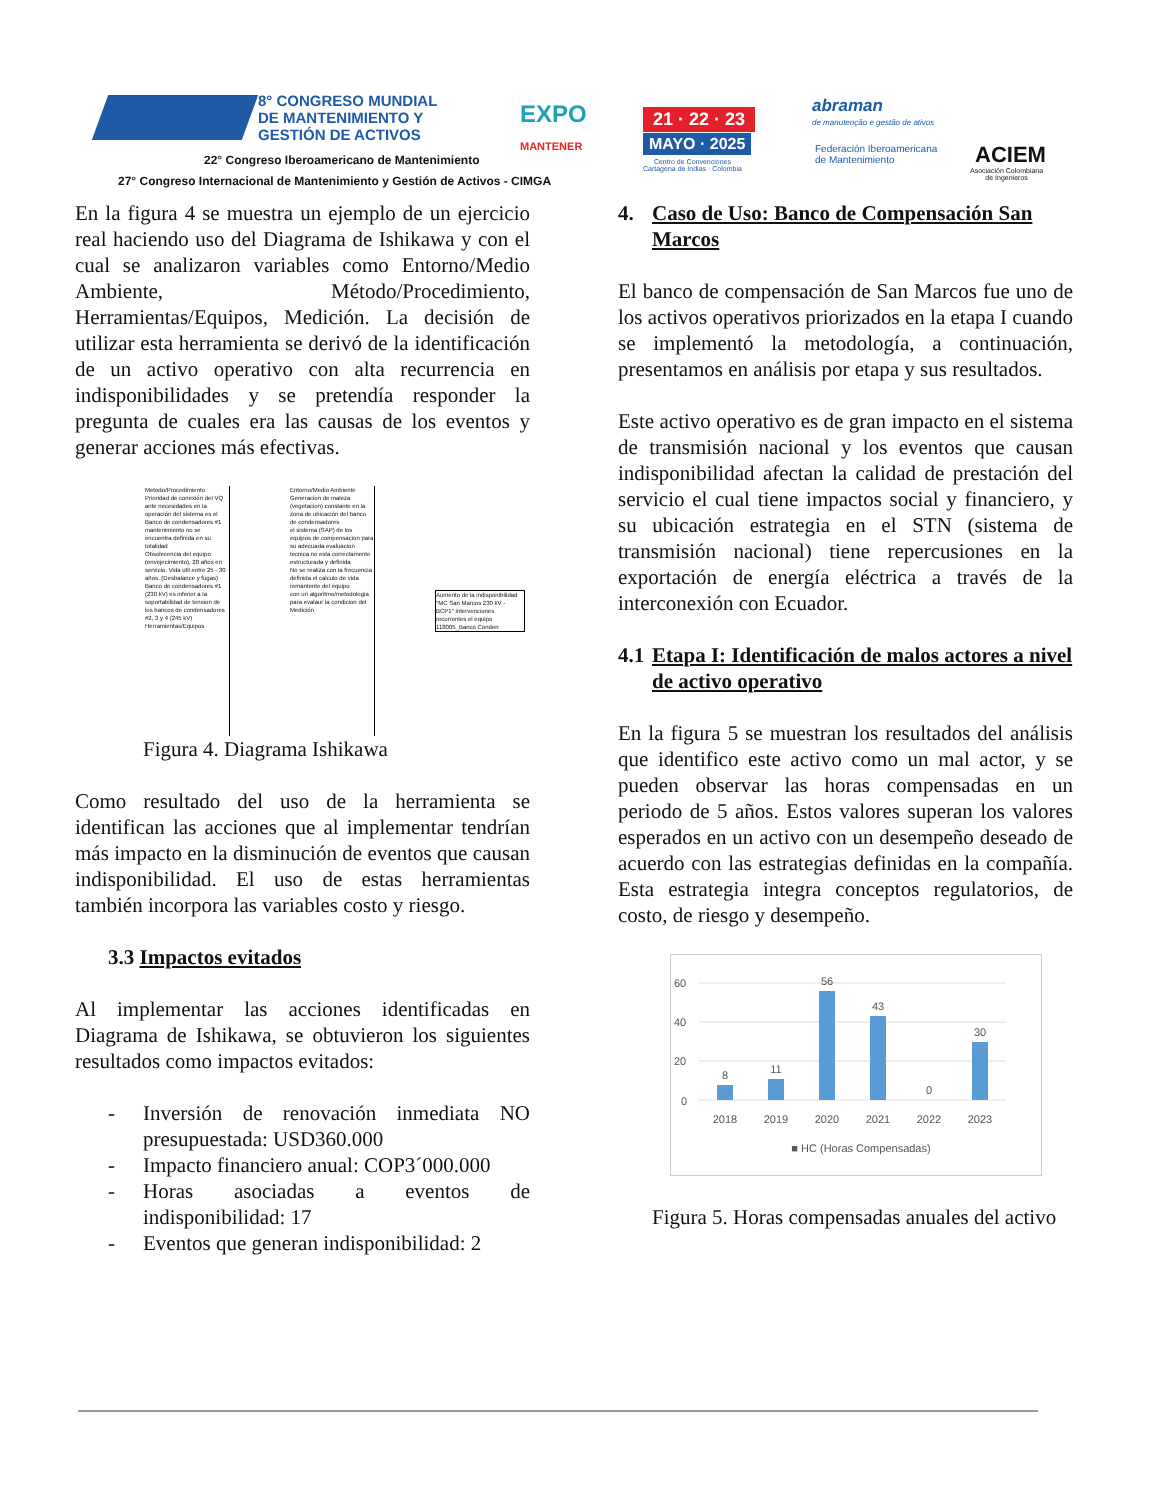8° CONGRESO MUNDIAL
DE MANTENIMIENTO Y
GESTIÓN DE ACTIVOS
EXPO
MANTENER
22° Congreso Iberoamericano de Mantenimiento
27° Congreso Internacional de Mantenimiento y Gestión de Activos - CIMGA
21 · 22 · 23
MAYO · 2025
Centro de Convenciones
Cartagena de Indias · Colombia
abraman
de manutenção e gestão de ativos
Federación Iberoamericana
de Mantenimiento
ACIEM
Asociación Colombiana
de Ingenieros
En la figura 4 se muestra un ejemplo de un ejercicio real haciendo uso del Diagrama de Ishikawa y con el cual se analizaron variables como Entorno/Medio Ambiente, Método/Procedimiento, Herramientas/Equipos, Medición. La decisión de utilizar esta herramienta se derivó de la identificación de un activo operativo con alta recurrencia en indisponibilidades y se pretendía responder la pregunta de cuales era las causas de los eventos y generar acciones más efectivas.
Metodo/Procedimiento
Prioridad de conexión del VQ ante necesidades en la operación del sistema es el Banco de condensadores #1
mantenimiento no se encuentra definida en su totalidad
Obsolecencia del equipo (envejecimiento), 28 años en servicio. Vida util entre 25 - 30 años. (Desbalance y fugas)
Banco de condensadores #1 (230 kV) es inferior a la soportabilidad de tension de los bancos de condensadores #2, 3 y 4 (245 kV)
Herramientas/Equipos
Entorno/Medio Ambiente
Generacion de maleza (vegetacion) constante en la zona de ubicación del banco de condensadores
el sistema (SAP) de los equipos de compensacion para su adecuada evaluacion tecnica no esta correctamente estructurada y definida
No se realiza con la frecuencia definida el calculo de vida remantente del equipo
con un algoritmo/metodologia para evalaur la condicion del
Medición
Aumento de la indisponibilidad "MC San Marcos 230 kV - BCP1" intervenciones recurrentes el equipo 118005_Banco Conden
Figura 4. Diagrama Ishikawa
Como resultado del uso de la herramienta se identifican las acciones que al implementar tendrían más impacto en la disminución de eventos que causan indisponibilidad. El uso de estas herramientas también incorpora las variables costo y riesgo.
3.3 Impactos evitados
Al implementar las acciones identificadas en Diagrama de Ishikawa, se obtuvieron los siguientes resultados como impactos evitados:
- Inversión de renovación inmediata NO presupuestada: USD360.000
- Impacto financiero anual: COP3´000.000
- Horas asociadas a eventos de indisponibilidad: 17
- Eventos que generan indisponibilidad: 2
4. Caso de Uso: Banco de Compensación San Marcos
El banco de compensación de San Marcos fue uno de los activos operativos priorizados en la etapa I cuando se implementó la metodología, a continuación, presentamos en análisis por etapa y sus resultados.
Este activo operativo es de gran impacto en el sistema de transmisión nacional y los eventos que causan indisponibilidad afectan la calidad de prestación del servicio el cual tiene impactos social y financiero, y su ubicación estrategia en el STN (sistema de transmisión nacional) tiene repercusiones en la exportación de energía eléctrica a través de la interconexión con Ecuador.
4.1 Etapa I: Identificación de malos actores a nivel de activo operativo
En la figura 5 se muestran los resultados del análisis que identifico este activo como un mal actor, y se pueden observar las horas compensadas en un periodo de 5 años. Estos valores superan los valores esperados en un activo con un desempeño deseado de acuerdo con las estrategias definidas en la compañía. Esta estrategia integra conceptos regulatorios, de costo, de riesgo y desempeño.
60
40
20
0
8
11
56
43
0
30
2018
2019
2020
2021
2022
2023
■ HC (Horas Compensadas)
Figura 5. Horas compensadas anuales del activo